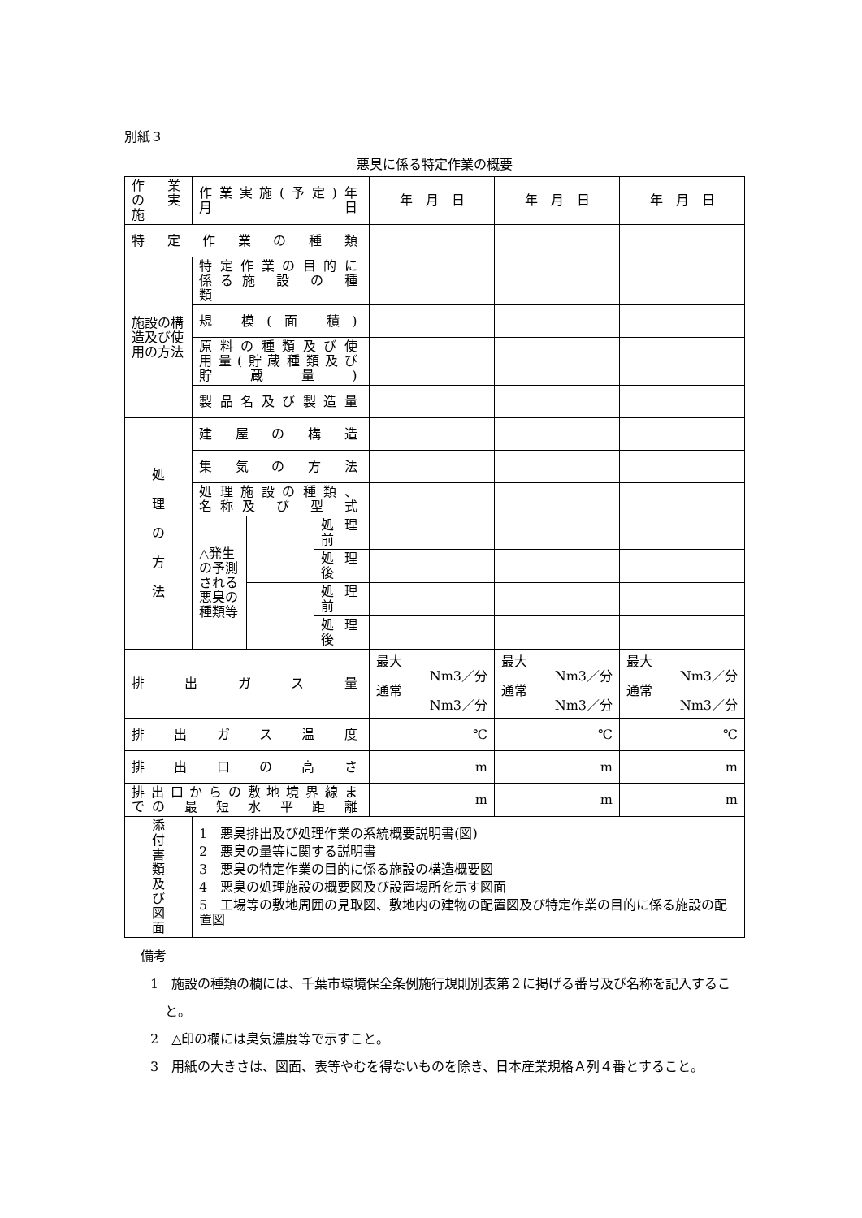別紙３
悪臭に係る特定作業の概要
| 作業の 実 施 | 作業実施(予定)年月日 | | | 年 月 日 | 年 月 日 | 年 月 日 |
| 特 定 作 業 の 種 類 | | | | | | |
| 施設の構造及び使用の方法 | 特定作業の目的に係る施 設 の 種 類 | | | | | |
| | 規 模(面 積) | | | | | |
| | 原料の種類及び使用量(貯蔵種類及び貯蔵量) | | | | | |
| | 製品名及び製造量 | | | | | |
| 処 理 の 方 法 | 建 屋 の 構 造 | | | | | |
| | 集 気 の 方 法 | | | | | |
| | 処理施設の種類、名称及 び 型 式 | | | | | |
| | △発生の予測される悪臭の種類等 | | 処理前 | | | |
| | | | 処理後 | | | |
| | | | 処理前 | | | |
| | | | 処理後 | | | |
| 排 出 ガ ス 量 | | | | 最大 Nm3／分 通常 Nm3／分 | 最大 Nm3／分 通常 Nm3／分 | 最大 Nm3／分 通常 Nm3／分 |
| 排出ガス温度 | | | | ℃ | ℃ | ℃ |
| 排出口の高さ | | | | m | m | m |
| 排出口からの敷地境界線までの 最 短 水 平 距 離 | | | | m | m | m |
| 添 付 書 類 及 び 図 面 | 1 悪臭排出及び処理作業の系統概要説明書(図) 2 悪臭の量等に関する説明書 3 悪臭の特定作業の目的に係る施設の構造概要図 4 悪臭の処理施設の概要図及び設置場所を示す図面 5 工場等の敷地周囲の見取図、敷地内の建物の配置図及び特定作業の目的に係る施設の配置図 | | | | | |
備考
1　施設の種類の欄には、千葉市環境保全条例施行規則別表第２に掲げる番号及び名称を記入すること。
2　△印の欄には臭気濃度等で示すこと。
3　用紙の大きさは、図面、表等やむを得ないものを除き、日本産業規格Ａ列４番とすること。